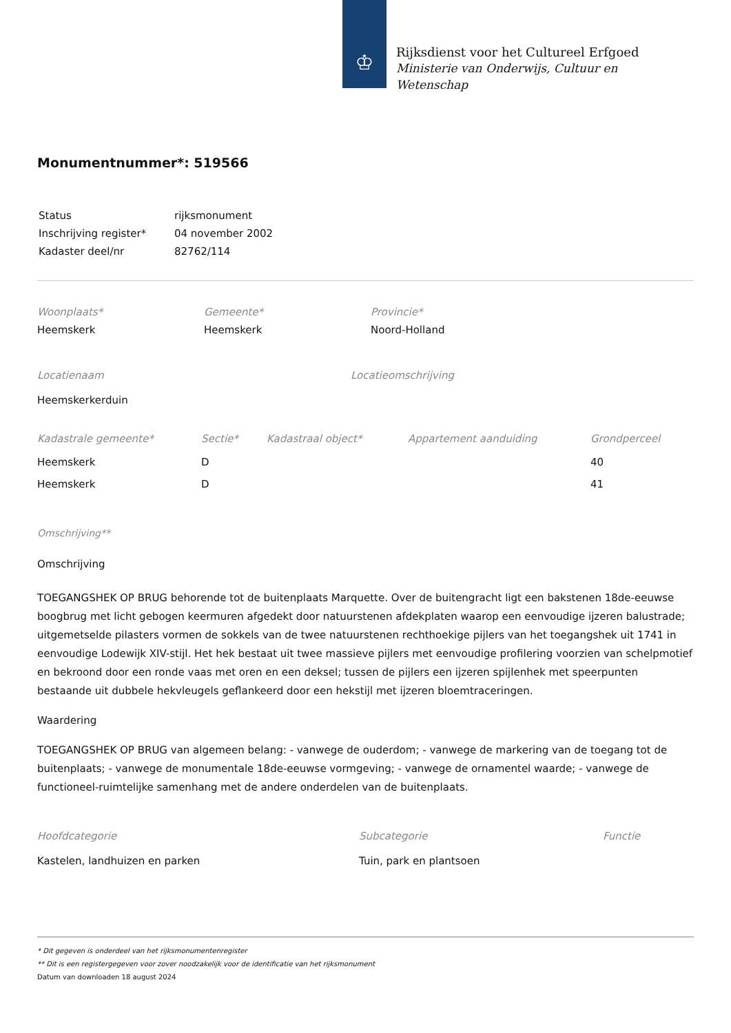♔
Rijksdienst voor het Cultureel Erfgoed
Ministerie van Onderwijs, Cultuur en
Wetenschap
Monumentnummer*: 519566
| Status | rijksmonument |
| Inschrijving register* | 04 november 2002 |
| Kadaster deel/nr | 82762/114 |
| Woonplaats* | Gemeente* | Provincie* |
| --- | --- | --- |
| Heemskerk | Heemskerk | Noord-Holland |
| Locatienaam | Locatieomschrijving |
| --- | --- |
| Heemskerkerduin | |
| Kadastrale gemeente* | Sectie* | Kadastraal object* | Appartement aanduiding | Grondperceel |
| --- | --- | --- | --- | --- |
| Heemskerk | D | | | 40 |
| Heemskerk | D | | | 41 |
Omschrijving**
Omschrijving
TOEGANGSHEK OP BRUG behorende tot de buitenplaats Marquette. Over de buitengracht ligt een bakstenen 18de-eeuwse boogbrug met licht gebogen keermuren afgedekt door natuurstenen afdekplaten waarop een eenvoudige ijzeren balustrade; uitgemetselde pilasters vormen de sokkels van de twee natuurstenen rechthoekige pijlers van het toegangshek uit 1741 in eenvoudige Lodewijk XIV-stijl. Het hek bestaat uit twee massieve pijlers met eenvoudige profilering voorzien van schelpmotief en bekroond door een ronde vaas met oren en een deksel; tussen de pijlers een ijzeren spijlenhek met speerpunten bestaande uit dubbele hekvleugels geflankeerd door een hekstijl met ijzeren bloemtraceringen.
Waardering
TOEGANGSHEK OP BRUG van algemeen belang: - vanwege de ouderdom; - vanwege de markering van de toegang tot de buitenplaats; - vanwege de monumentale 18de-eeuwse vormgeving; - vanwege de ornamentel waarde; - vanwege de functioneel-ruimtelijke samenhang met de andere onderdelen van de buitenplaats.
| Hoofdcategorie | Subcategorie | Functie |
| --- | --- | --- |
| Kastelen, landhuizen en parken | Tuin, park en plantsoen | |
* Dit gegeven is onderdeel van het rijksmonumentenregister
** Dit is een registergegeven voor zover noodzakelijk voor de identificatie van het rijksmonument
Datum van downloaden 18 august 2024